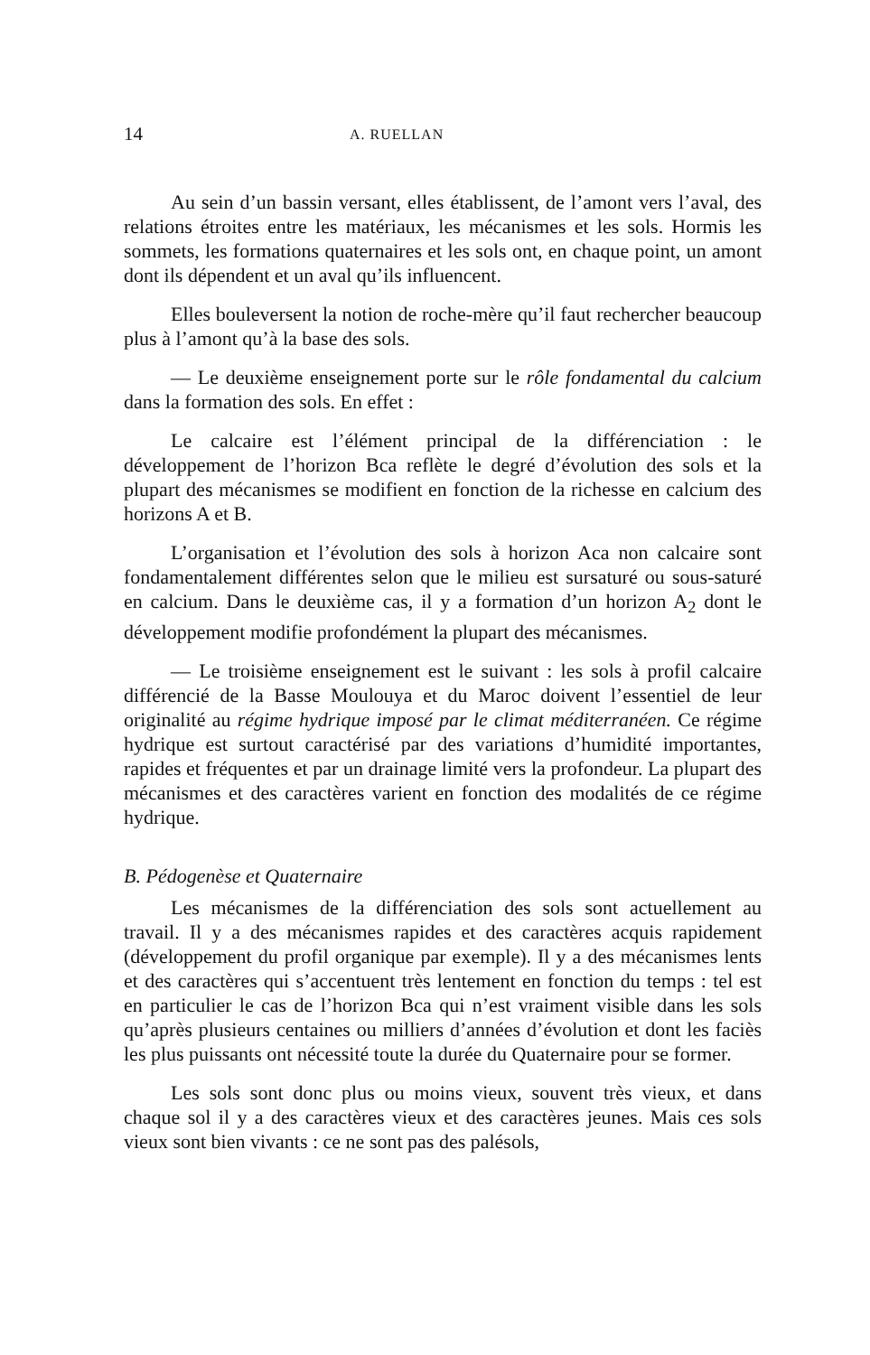14 A. RUELLAN
Au sein d’un bassin versant, elles établissent, de l’amont vers l’aval, des relations étroites entre les matériaux, les mécanismes et les sols. Hormis les sommets, les formations quaternaires et les sols ont, en chaque point, un amont dont ils dépendent et un aval qu’ils influencent.
Elles bouleversent la notion de roche-mère qu’il faut rechercher beaucoup plus à l’amont qu’à la base des sols.
— Le deuxième enseignement porte sur le rôle fondamental du calcium dans la formation des sols. En effet :
Le calcaire est l’élément principal de la différenciation : le développement de l’horizon Bca reflète le degré d’évolution des sols et la plupart des mécanismes se modifient en fonction de la richesse en calcium des horizons A et B.
L’organisation et l’évolution des sols à horizon Aca non calcaire sont fondamentalement différentes selon que le milieu est sursaturé ou sous-saturé en calcium. Dans le deuxième cas, il y a formation d’un horizon A<sub>2</sub> dont le développement modifie profondément la plupart des mécanismes.
— Le troisième enseignement est le suivant : les sols à profil calcaire différencié de la Basse Moulouya et du Maroc doivent l’essentiel de leur originalité au régime hydrique imposé par le climat méditerranéen. Ce régime hydrique est surtout caractérisé par des variations d’humidité importantes, rapides et fréquentes et par un drainage limité vers la profondeur. La plupart des mécanismes et des caractères varient en fonction des modalités de ce régime hydrique.
B. Pédogenèse et Quaternaire
Les mécanismes de la différenciation des sols sont actuellement au travail. Il y a des mécanismes rapides et des caractères acquis rapidement (développement du profil organique par exemple). Il y a des mécanismes lents et des caractères qui s’accentuent très lentement en fonction du temps : tel est en particulier le cas de l’horizon Bca qui n’est vraiment visible dans les sols qu’après plusieurs centaines ou milliers d’années d’évolution et dont les faciès les plus puissants ont nécessité toute la durée du Quaternaire pour se former.
Les sols sont donc plus ou moins vieux, souvent très vieux, et dans chaque sol il y a des caractères vieux et des caractères jeunes. Mais ces sols vieux sont bien vivants : ce ne sont pas des palésols,